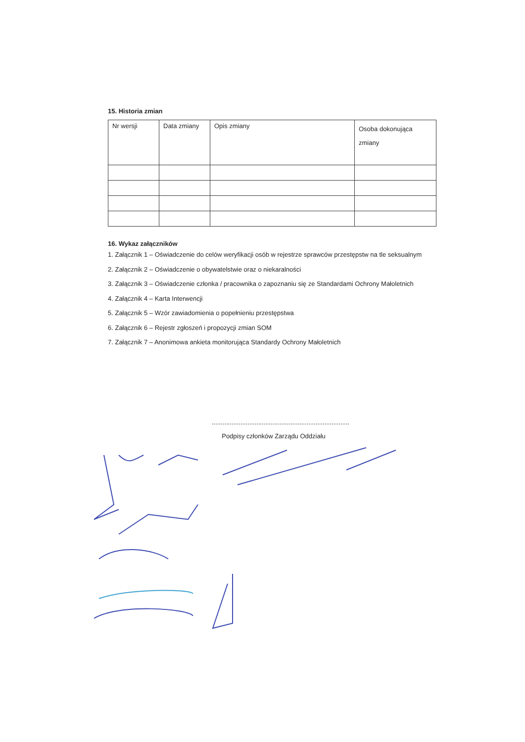15. Historia zmian
| Nr wersji | Data zmiany | Opis zmiany | | Osoba dokonująca zmiany |
16. Wykaz załączników
1. Załącznik 1 – Oświadczenie do celów weryfikacji osób w rejestrze sprawców przestępstw na tle seksualnym
2. Załącznik 2 – Oświadczenie o obywatelstwie oraz o niekaralności
3. Załącznik 3 – Oświadczenie członka / pracownika o zapoznaniu się ze Standardami Ochrony Małoletnich
4. Załącznik 4 – Karta Interwencji
5. Załącznik 5 – Wzór zawiadomienia o popełnieniu przestępstwa
6. Załącznik 6 – Rejestr zgłoszeń i propozycji zmian SOM
7. Załącznik 7 – Anonimowa ankieta monitorująca Standardy Ochrony Małoletnich
.............................................................................
Podpisy członków Zarządu Oddziału